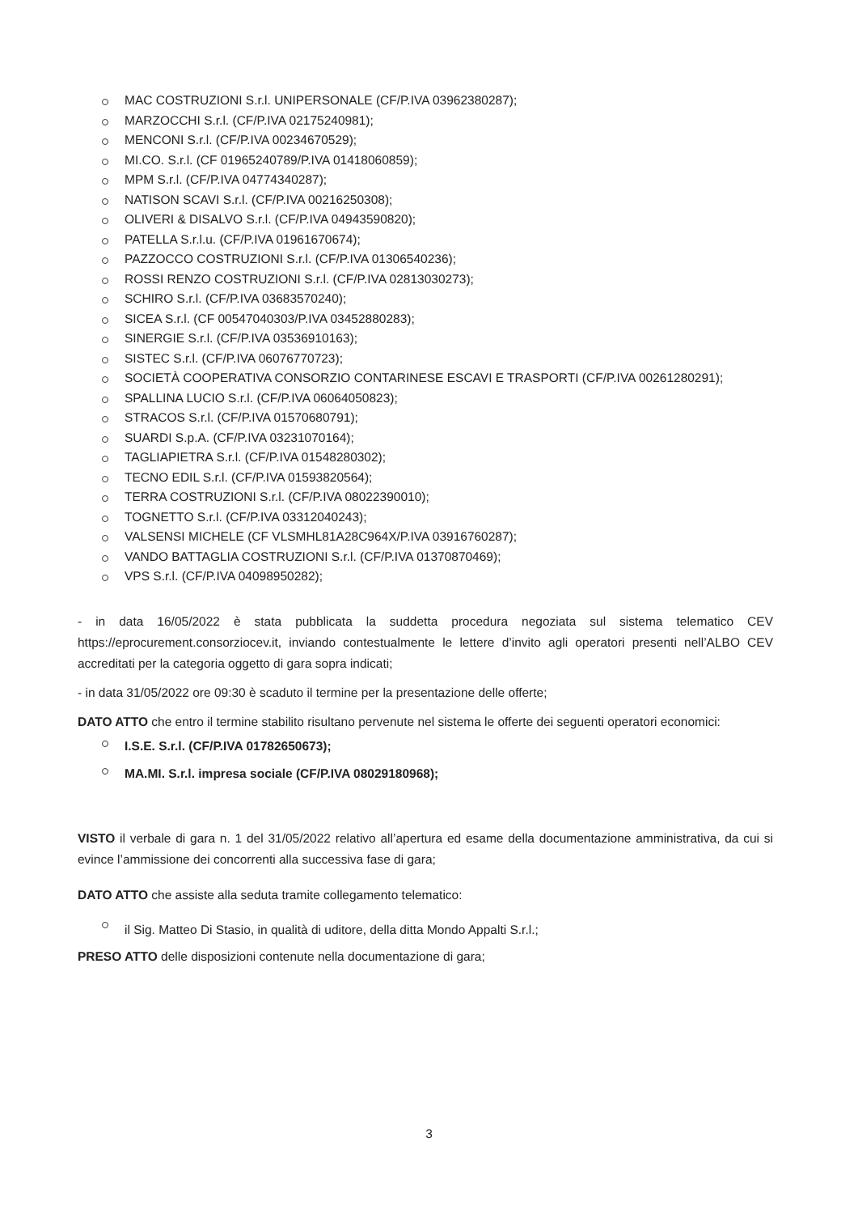MAC COSTRUZIONI S.r.l. UNIPERSONALE (CF/P.IVA 03962380287);
MARZOCCHI S.r.l. (CF/P.IVA 02175240981);
MENCONI S.r.l. (CF/P.IVA 00234670529);
MI.CO. S.r.l. (CF 01965240789/P.IVA 01418060859);
MPM S.r.l. (CF/P.IVA 04774340287);
NATISON SCAVI S.r.l. (CF/P.IVA 00216250308);
OLIVERI & DISALVO S.r.l. (CF/P.IVA 04943590820);
PATELLA S.r.l.u. (CF/P.IVA 01961670674);
PAZZOCCO COSTRUZIONI S.r.l. (CF/P.IVA 01306540236);
ROSSI RENZO COSTRUZIONI S.r.l. (CF/P.IVA 02813030273);
SCHIRO S.r.l. (CF/P.IVA 03683570240);
SICEA S.r.l. (CF 00547040303/P.IVA 03452880283);
SINERGIE S.r.l. (CF/P.IVA 03536910163);
SISTEC S.r.l. (CF/P.IVA 06076770723);
SOCIETÀ COOPERATIVA CONSORZIO CONTARINESE ESCAVI E TRASPORTI (CF/P.IVA 00261280291);
SPALLINA LUCIO S.r.l. (CF/P.IVA 06064050823);
STRACOS S.r.l. (CF/P.IVA 01570680791);
SUARDI S.p.A. (CF/P.IVA 03231070164);
TAGLIAPIETRA S.r.l. (CF/P.IVA 01548280302);
TECNO EDIL S.r.l. (CF/P.IVA 01593820564);
TERRA COSTRUZIONI S.r.l. (CF/P.IVA 08022390010);
TOGNETTO S.r.l. (CF/P.IVA 03312040243);
VALSENSI MICHELE (CF VLSMHL81A28C964X/P.IVA 03916760287);
VANDO BATTAGLIA COSTRUZIONI S.r.l. (CF/P.IVA 01370870469);
VPS S.r.l. (CF/P.IVA 04098950282);
- in data 16/05/2022 è stata pubblicata la suddetta procedura negoziata sul sistema telematico CEV https://eprocurement.consorziocev.it, inviando contestualmente le lettere d’invito agli operatori presenti nell’ALBO CEV accreditati per la categoria oggetto di gara sopra indicati;
- in data 31/05/2022 ore 09:30 è scaduto il termine per la presentazione delle offerte;
DATO ATTO che entro il termine stabilito risultano pervenute nel sistema le offerte dei seguenti operatori economici:
I.S.E. S.r.l. (CF/P.IVA 01782650673);
MA.MI. S.r.l. impresa sociale (CF/P.IVA 08029180968);
VISTO il verbale di gara n. 1 del 31/05/2022 relativo all’apertura ed esame della documentazione amministrativa, da cui si evince l’ammissione dei concorrenti alla successiva fase di gara;
DATO ATTO che assiste alla seduta tramite collegamento telematico:
il Sig. Matteo Di Stasio, in qualità di uditore, della ditta Mondo Appalti S.r.l.;
PRESO ATTO delle disposizioni contenute nella documentazione di gara;
3